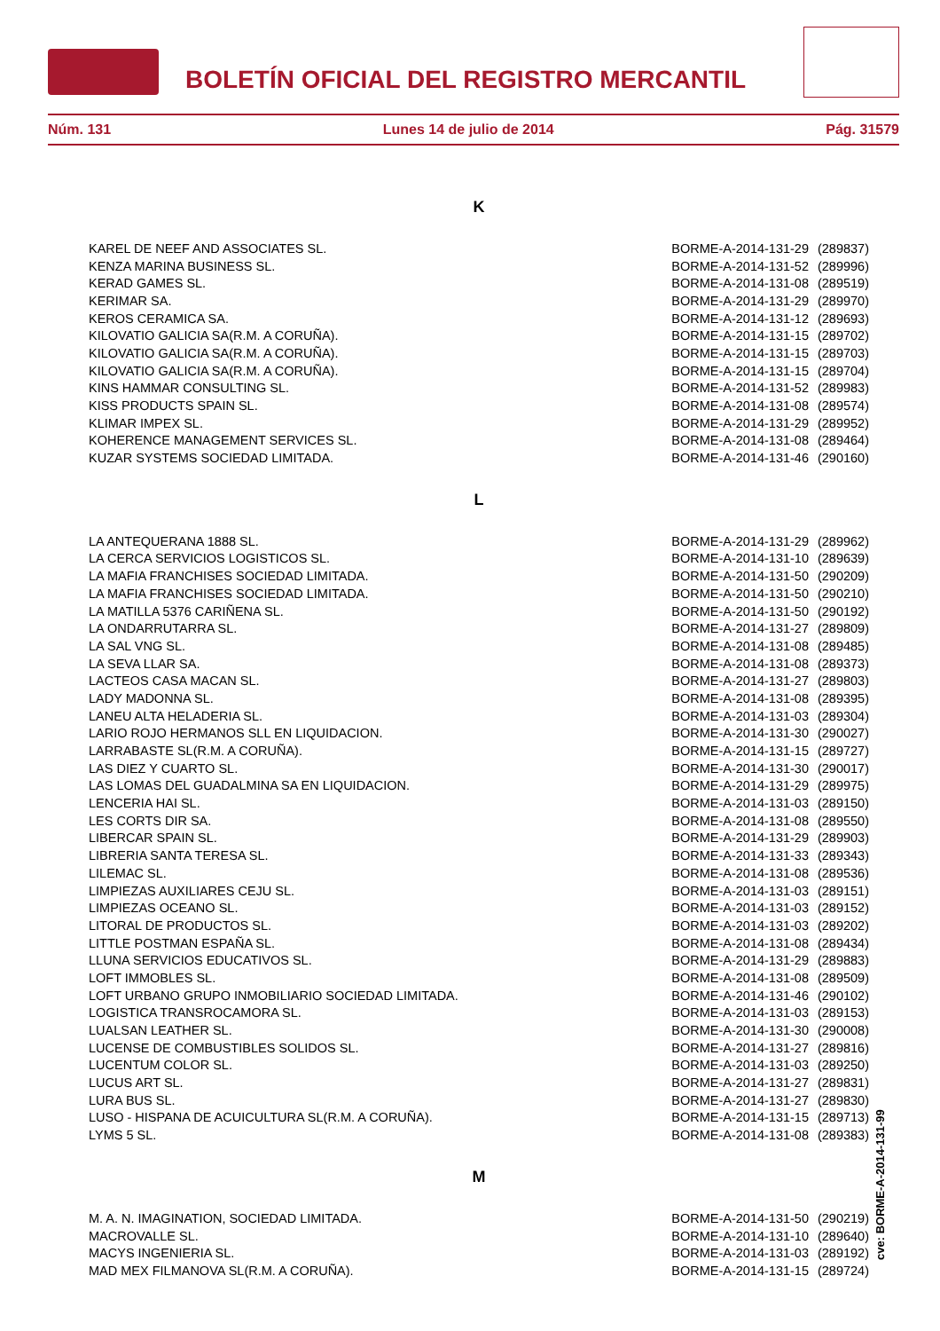BOLETÍN OFICIAL DEL REGISTRO MERCANTIL
Núm. 131 Lunes 14 de julio de 2014 Pág. 31579
K
| KAREL DE NEEF AND ASSOCIATES SL. | BORME-A-2014-131-29 | (289837) |
| KENZA MARINA BUSINESS SL. | BORME-A-2014-131-52 | (289996) |
| KERAD GAMES SL. | BORME-A-2014-131-08 | (289519) |
| KERIMAR SA. | BORME-A-2014-131-29 | (289970) |
| KEROS CERAMICA SA. | BORME-A-2014-131-12 | (289693) |
| KILOVATIO GALICIA SA(R.M. A CORUÑA). | BORME-A-2014-131-15 | (289702) |
| KILOVATIO GALICIA SA(R.M. A CORUÑA). | BORME-A-2014-131-15 | (289703) |
| KILOVATIO GALICIA SA(R.M. A CORUÑA). | BORME-A-2014-131-15 | (289704) |
| KINS HAMMAR CONSULTING SL. | BORME-A-2014-131-52 | (289983) |
| KISS PRODUCTS SPAIN SL. | BORME-A-2014-131-08 | (289574) |
| KLIMAR IMPEX SL. | BORME-A-2014-131-29 | (289952) |
| KOHERENCE MANAGEMENT SERVICES SL. | BORME-A-2014-131-08 | (289464) |
| KUZAR SYSTEMS SOCIEDAD LIMITADA. | BORME-A-2014-131-46 | (290160) |
L
| LA ANTEQUERANA 1888 SL. | BORME-A-2014-131-29 | (289962) |
| LA CERCA SERVICIOS LOGISTICOS SL. | BORME-A-2014-131-10 | (289639) |
| LA MAFIA FRANCHISES SOCIEDAD LIMITADA. | BORME-A-2014-131-50 | (290209) |
| LA MAFIA FRANCHISES SOCIEDAD LIMITADA. | BORME-A-2014-131-50 | (290210) |
| LA MATILLA 5376 CARIÑENA SL. | BORME-A-2014-131-50 | (290192) |
| LA ONDARRUTARRA SL. | BORME-A-2014-131-27 | (289809) |
| LA SAL VNG SL. | BORME-A-2014-131-08 | (289485) |
| LA SEVA LLAR SA. | BORME-A-2014-131-08 | (289373) |
| LACTEOS CASA MACAN SL. | BORME-A-2014-131-27 | (289803) |
| LADY MADONNA SL. | BORME-A-2014-131-08 | (289395) |
| LANEU ALTA HELADERIA SL. | BORME-A-2014-131-03 | (289304) |
| LARIO ROJO HERMANOS SLL EN LIQUIDACION. | BORME-A-2014-131-30 | (290027) |
| LARRABASTE SL(R.M. A CORUÑA). | BORME-A-2014-131-15 | (289727) |
| LAS DIEZ Y CUARTO SL. | BORME-A-2014-131-30 | (290017) |
| LAS LOMAS DEL GUADALMINA SA EN LIQUIDACION. | BORME-A-2014-131-29 | (289975) |
| LENCERIA HAI SL. | BORME-A-2014-131-03 | (289150) |
| LES CORTS DIR SA. | BORME-A-2014-131-08 | (289550) |
| LIBERCAR SPAIN SL. | BORME-A-2014-131-29 | (289903) |
| LIBRERIA SANTA TERESA SL. | BORME-A-2014-131-33 | (289343) |
| LILEMAC SL. | BORME-A-2014-131-08 | (289536) |
| LIMPIEZAS AUXILIARES CEJU SL. | BORME-A-2014-131-03 | (289151) |
| LIMPIEZAS OCEANO SL. | BORME-A-2014-131-03 | (289152) |
| LITORAL DE PRODUCTOS SL. | BORME-A-2014-131-03 | (289202) |
| LITTLE POSTMAN ESPAÑA SL. | BORME-A-2014-131-08 | (289434) |
| LLUNA SERVICIOS EDUCATIVOS SL. | BORME-A-2014-131-29 | (289883) |
| LOFT IMMOBLES SL. | BORME-A-2014-131-08 | (289509) |
| LOFT URBANO GRUPO INMOBILIARIO SOCIEDAD LIMITADA. | BORME-A-2014-131-46 | (290102) |
| LOGISTICA TRANSROCAMORA SL. | BORME-A-2014-131-03 | (289153) |
| LUALSAN LEATHER SL. | BORME-A-2014-131-30 | (290008) |
| LUCENSE DE COMBUSTIBLES SOLIDOS SL. | BORME-A-2014-131-27 | (289816) |
| LUCENTUM COLOR SL. | BORME-A-2014-131-03 | (289250) |
| LUCUS ART SL. | BORME-A-2014-131-27 | (289831) |
| LURA BUS SL. | BORME-A-2014-131-27 | (289830) |
| LUSO - HISPANA DE ACUICULTURA SL(R.M. A CORUÑA). | BORME-A-2014-131-15 | (289713) |
| LYMS 5 SL. | BORME-A-2014-131-08 | (289383) |
M
| M. A. N. IMAGINATION, SOCIEDAD LIMITADA. | BORME-A-2014-131-50 | (290219) |
| MACROVALLE SL. | BORME-A-2014-131-10 | (289640) |
| MACYS INGENIERIA SL. | BORME-A-2014-131-03 | (289192) |
| MAD MEX FILMANOVA SL(R.M. A CORUÑA). | BORME-A-2014-131-15 | (289724) |
cve: BORME-A-2014-131-99